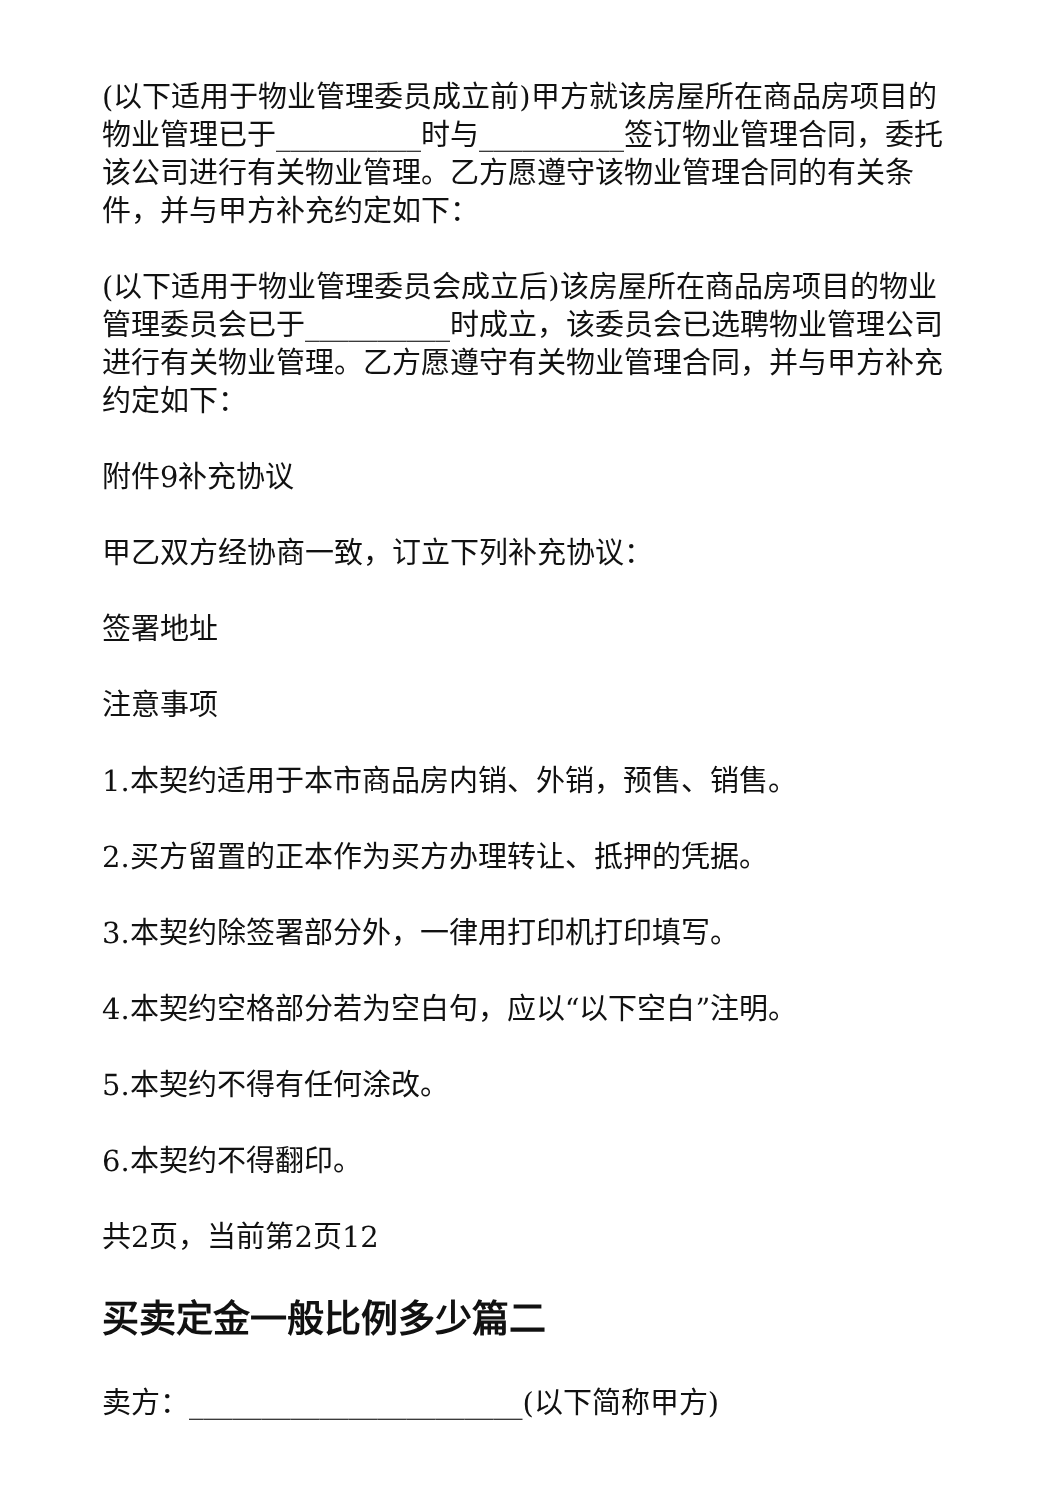(以下适用于物业管理委员成立前)甲方就该房屋所在商品房项目的物业管理已于__________时与__________签订物业管理合同，委托该公司进行有关物业管理。乙方愿遵守该物业管理合同的有关条件，并与甲方补充约定如下：
(以下适用于物业管理委员会成立后)该房屋所在商品房项目的物业管理委员会已于__________时成立，该委员会已选聘物业管理公司进行有关物业管理。乙方愿遵守有关物业管理合同，并与甲方补充约定如下：
附件9补充协议
甲乙双方经协商一致，订立下列补充协议：
签署地址
注意事项
1.本契约适用于本市商品房内销、外销，预售、销售。
2.买方留置的正本作为买方办理转让、抵押的凭据。
3.本契约除签署部分外，一律用打印机打印填写。
4.本契约空格部分若为空白句，应以“以下空白”注明。
5.本契约不得有任何涂改。
6.本契约不得翻印。
共2页，当前第2页12
买卖定金一般比例多少篇二
卖方：_______________________(以下简称甲方)